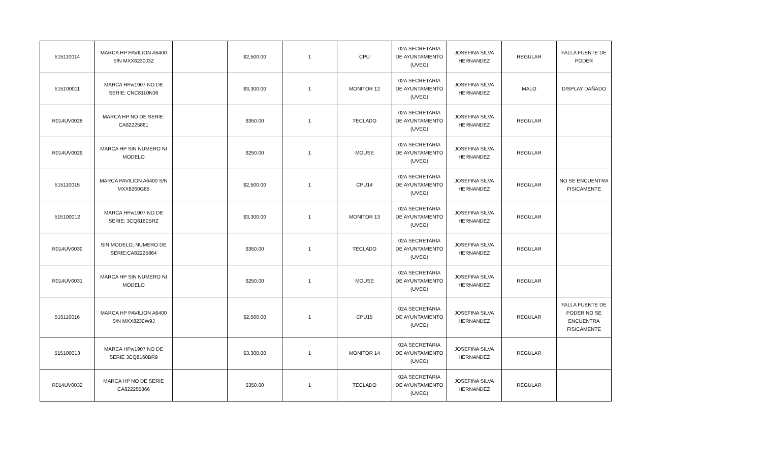| 515110014 | MARCA HP PAVILION A6400 S/N MXX8230J3Z | | $2,500.00 | 1 | CPU | 02A SECRETARIA DE AYUNTAMIENTO (UVEG) | JOSEFINA SILVA HERNANDEZ | REGULAR | FALLA FUENTE DE PODER |
| 515100011 | MARCA HPw1907 NO DE SERIE: CNC8110N36 | | $3,300.00 | 1 | MONITOR 12 | 02A SECRETARIA DE AYUNTAMIENTO (UVEG) | JOSEFINA SILVA HERNANDEZ | MALO | DISPLAY DAÑADO |
| R014UV0028 | MARCA HP NO DE SERIE: CA82225861 | | $350.00 | 1 | TECLADO | 02A SECRETARIA DE AYUNTAMIENTO (UVEG) | JOSEFINA SILVA HERNANDEZ | REGULAR | |
| R014UV0029 | MARCA HP SIN NUMERO NI MODELO | | $250.00 | 1 | MOUSE | 02A SECRETARIA DE AYUNTAMIENTO (UVEG) | JOSEFINA SILVA HERNANDEZ | REGULAR | |
| 515110015 | MARCA PAVILION A6400 S/N MXX8260G85 | | $2,500.00 | 1 | CPU14 | 02A SECRETARIA DE AYUNTAMIENTO (UVEG) | JOSEFINA SILVA HERNANDEZ | REGULAR | NO SE ENCUENTRA FISICAMENTE |
| 515100012 | MARCA HPw1907 NO DE SERIE: 3CQ8160BRZ | | $3,300.00 | 1 | MONITOR 13 | 02A SECRETARIA DE AYUNTAMIENTO (UVEG) | JOSEFINA SILVA HERNANDEZ | REGULAR | |
| R014UV0030 | SIN MODELO, NUMERO DE SERIE:CA82225864 | | $350.00 | 1 | TECLADO | 02A SECRETARIA DE AYUNTAMIENTO (UVEG) | JOSEFINA SILVA HERNANDEZ | REGULAR | |
| R014UV0031 | MARCA HP SIN NUMERO NI MODELO | | $250.00 | 1 | MOUSE | 02A SECRETARIA DE AYUNTAMIENTO (UVEG) | JOSEFINA SILVA HERNANDEZ | REGULAR | |
| 515110016 | MARCA HP PAVILION A6400 S/N MXX8230W9J | | $2,500.00 | 1 | CPU15 | 02A SECRETARIA DE AYUNTAMIENTO (UVEG) | JOSEFINA SILVA HERNANDEZ | REGULAR | FALLA FUENTE DE PODER NO SE ENCUENTRA FISICAMENTE |
| 515100013 | MARCA HPw1907 NO DE SERIE 3CQ8160BR9 | | $3,300.00 | 1 | MONITOR 14 | 02A SECRETARIA DE AYUNTAMIENTO (UVEG) | JOSEFINA SILVA HERNANDEZ | REGULAR | |
| R014UV0032 | MARCA HP NO DE SERIE CA822255866 | | $350.00 | 1 | TECLADO | 02A SECRETARIA DE AYUNTAMIENTO (UVEG) | JOSEFINA SILVA HERNANDEZ | REGULAR | |